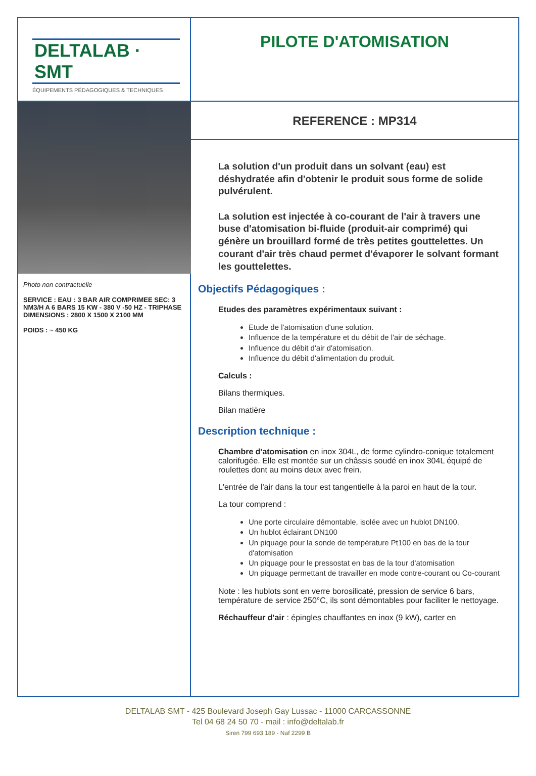DELTALAB · SMT
ÉQUIPEMENTS PÉDAGOGIQUES & TECHNIQUES
PILOTE D'ATOMISATION
Photo non contractuelle
SERVICE : EAU : 3 BAR AIR COMPRIMEE SEC: 3 NM3/H A 6 BARS 15 KW - 380 V -50 HZ - TRIPHASE
DIMENSIONS : 2800 X 1500 X 2100 MM
POIDS : ~ 450 KG
REFERENCE : MP314
La solution d'un produit dans un solvant (eau) est déshydratée afin d'obtenir le produit sous forme de solide pulvérulent.
La solution est injectée à co-courant de l'air à travers une buse d'atomisation bi-fluide (produit-air comprimé) qui génère un brouillard formé de très petites gouttelettes. Un courant d'air très chaud permet d'évaporer le solvant formant les gouttelettes.
Objectifs Pédagogiques :
Etudes des paramètres expérimentaux suivant :
Etude de l'atomisation d'une solution.
Influence de la température et du débit de l'air de séchage.
Influence du débit d'air d'atomisation.
Influence du débit d'alimentation du produit.
Calculs :
Bilans thermiques.
Bilan matière
Description technique :
Chambre d'atomisation en inox 304L, de forme cylindro-conique totalement calorifugée. Elle est montée sur un châssis soudé en inox 304L équipé de roulettes dont au moins deux avec frein.
L'entrée de l'air dans la tour est tangentielle à la paroi en haut de la tour.
La tour comprend :
Une porte circulaire démontable, isolée avec un hublot DN100.
Un hublot éclairant DN100
Un piquage pour la sonde de température Pt100 en bas de la tour d'atomisation
Un piquage pour le pressostat en bas de la tour d'atomisation
Un piquage permettant de travailler en mode contre-courant ou Co-courant
Note : les hublots sont en verre borosilicaté, pression de service 6 bars, température de service 250°C, ils sont démontables pour faciliter le nettoyage.
Réchauffeur d'air : épingles chauffantes en inox (9 kW), carter en
DELTALAB SMT - 425 Boulevard Joseph Gay Lussac - 11000 CARCASSONNE
Tel 04 68 24 50 70 - mail : info@deltalab.fr
Siren 799 693 189 - Naf 2299 B